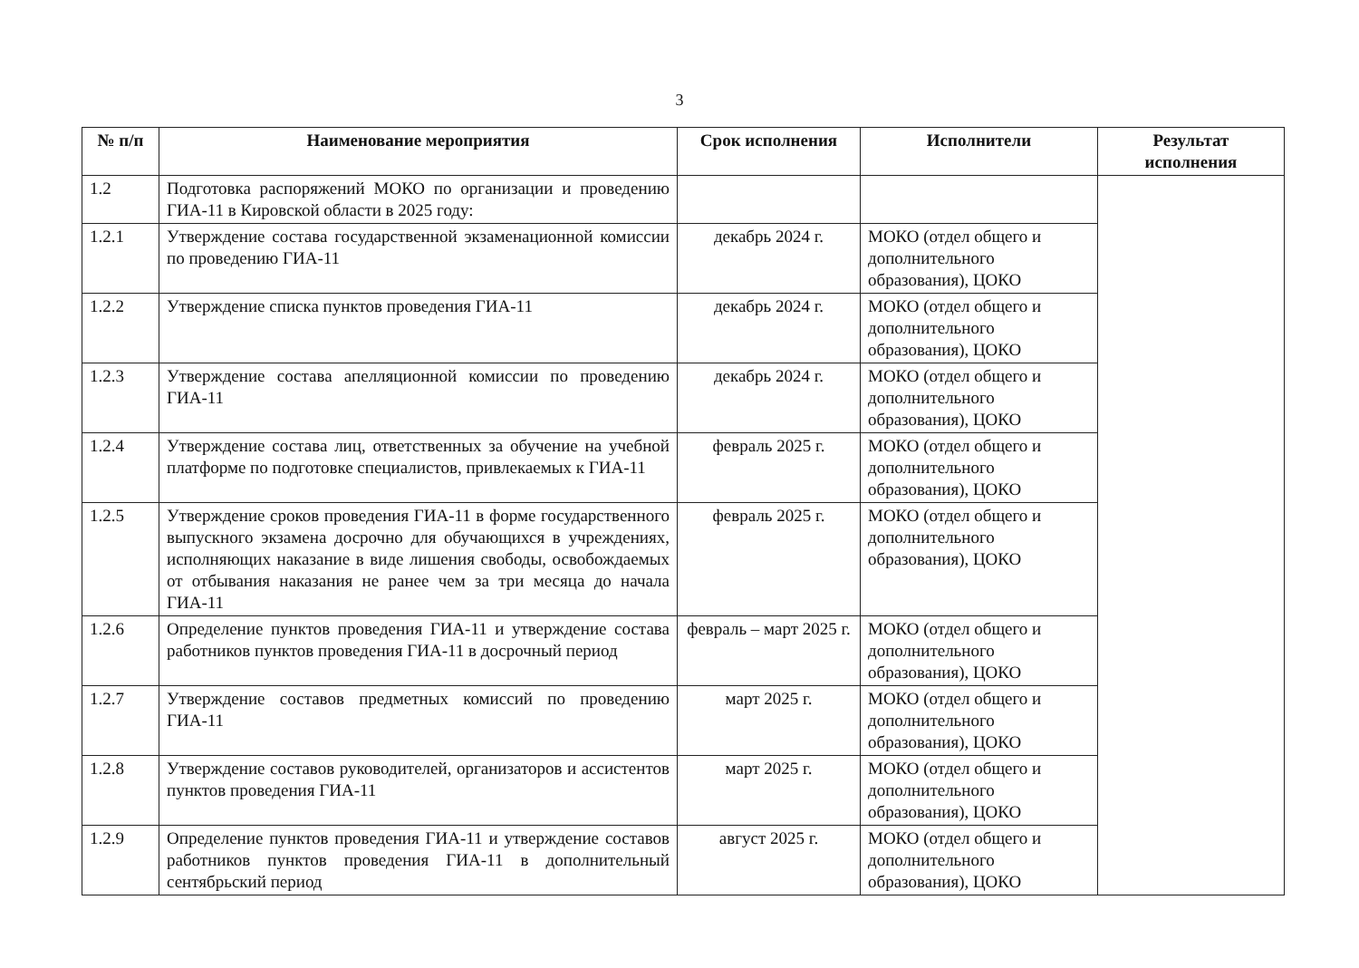3
| № п/п | Наименование мероприятия | Срок исполнения | Исполнители | Результат исполнения |
| --- | --- | --- | --- | --- |
| 1.2 | Подготовка распоряжений МОКО по организации и проведению ГИА-11 в Кировской области в 2025 году: | | | |
| 1.2.1 | Утверждение состава государственной экзаменационной комиссии по проведению ГИА-11 | декабрь 2024 г. | МОКО (отдел общего и дополнительного образования), ЦОКО | |
| 1.2.2 | Утверждение списка пунктов проведения ГИА-11 | декабрь 2024 г. | МОКО (отдел общего и дополнительного образования), ЦОКО | |
| 1.2.3 | Утверждение состава апелляционной комиссии по проведению ГИА-11 | декабрь 2024 г. | МОКО (отдел общего и дополнительного образования), ЦОКО | |
| 1.2.4 | Утверждение состава лиц, ответственных за обучение на учебной платформе по подготовке специалистов, привлекаемых к ГИА-11 | февраль 2025 г. | МОКО (отдел общего и дополнительного образования), ЦОКО | |
| 1.2.5 | Утверждение сроков проведения ГИА-11 в форме государственного выпускного экзамена досрочно для обучающихся в учреждениях, исполняющих наказание в виде лишения свободы, освобождаемых от отбывания наказания не ранее чем за три месяца до начала ГИА-11 | февраль 2025 г. | МОКО (отдел общего и дополнительного образования), ЦОКО | |
| 1.2.6 | Определение пунктов проведения ГИА-11 и утверждение состава работников пунктов проведения ГИА-11 в досрочный период | февраль – март 2025 г. | МОКО (отдел общего и дополнительного образования), ЦОКО | |
| 1.2.7 | Утверждение составов предметных комиссий по проведению ГИА-11 | март 2025 г. | МОКО (отдел общего и дополнительного образования), ЦОКО | |
| 1.2.8 | Утверждение составов руководителей, организаторов и ассистентов пунктов проведения ГИА-11 | март 2025 г. | МОКО (отдел общего и дополнительного образования), ЦОКО | |
| 1.2.9 | Определение пунктов проведения ГИА-11 и утверждение составов работников пунктов проведения ГИА-11 в дополнительный сентябрьский период | август 2025 г. | МОКО (отдел общего и дополнительного образования), ЦОКО | |